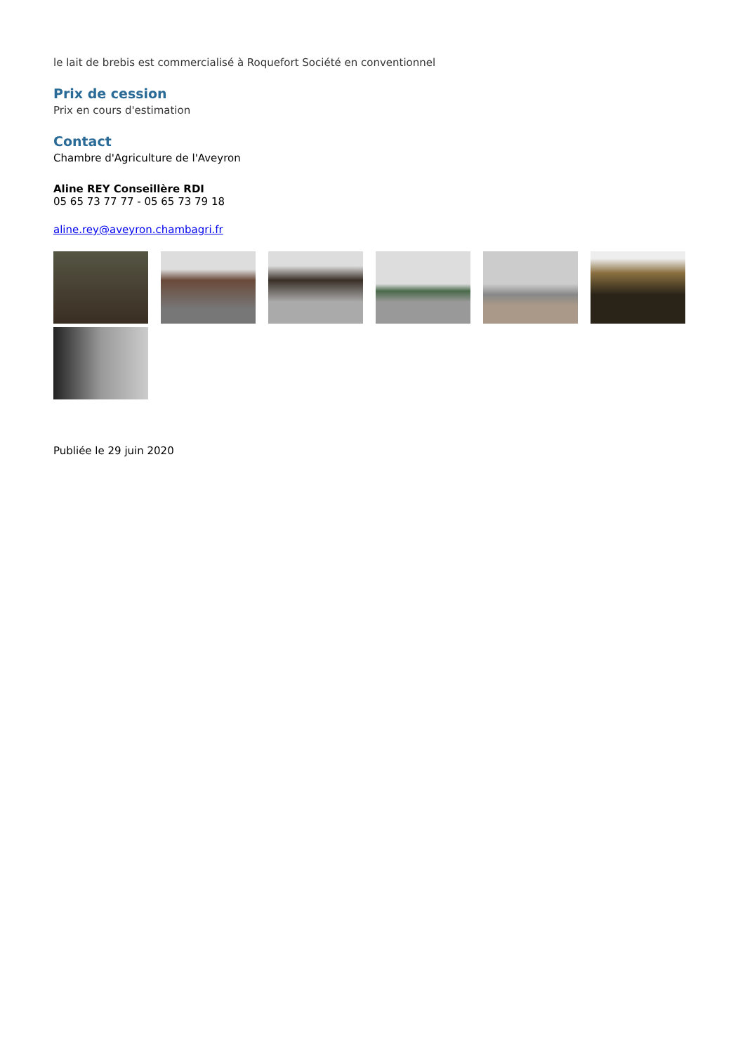le lait de brebis est commercialisé à Roquefort Société en conventionnel
Prix de cession
Prix en cours d'estimation
Contact
Chambre d'Agriculture de l'Aveyron
Aline REY Conseillère RDI
05 65 73 77 77 - 05 65 73 79 18
aline.rey@aveyron.chambagri.fr
Publiée le 29 juin 2020